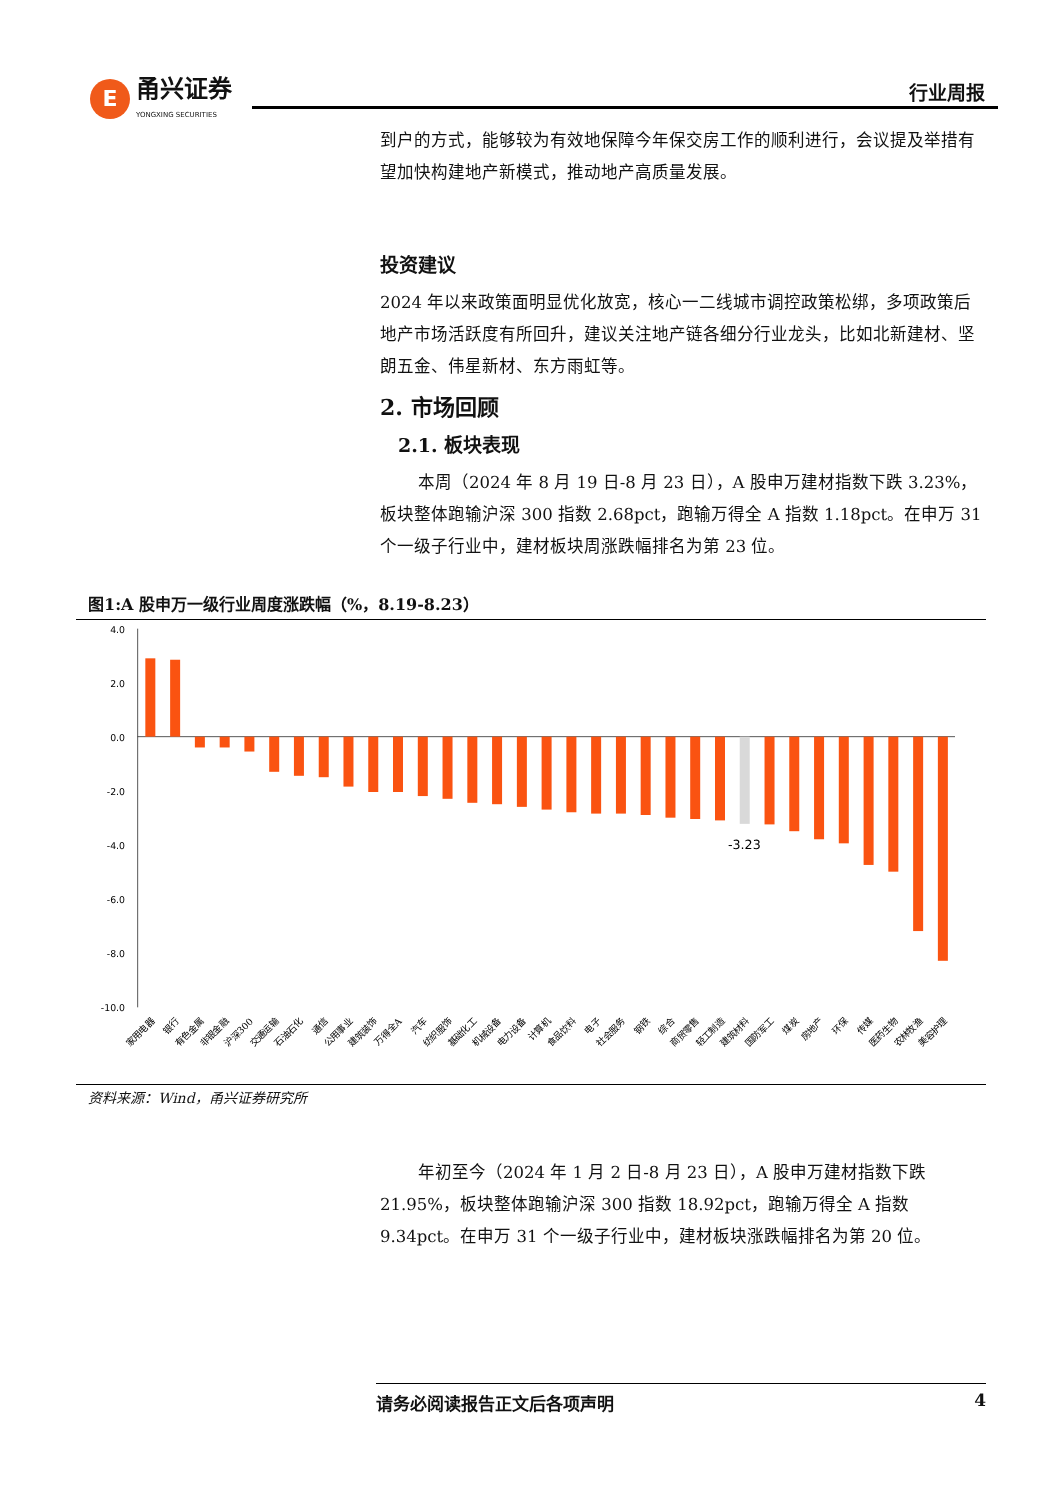E
甬兴证券
YONGXING SECURITIES
行业周报
到户的方式，能够较为有效地保障今年保交房工作的顺利进行，会议提及举措有望加快构建地产新模式，推动地产高质量发展。
投资建议
2024 年以来政策面明显优化放宽，核心一二线城市调控政策松绑，多项政策后地产市场活跃度有所回升，建议关注地产链各细分行业龙头，比如北新建材、坚朗五金、伟星新材、东方雨虹等。
2. 市场回顾
2.1. 板块表现
本周（2024 年 8 月 19 日-8 月 23 日），A 股申万建材指数下跌 3.23%，板块整体跑输沪深 300 指数 2.68pct，跑输万得全 A 指数 1.18pct。在申万 31 个一级子行业中，建材板块周涨跌幅排名为第 23 位。
图1:A 股申万一级行业周度涨跌幅（%，8.19-8.23）
4.0
2.0
0.0
-2.0
-4.0
-6.0
-8.0
-10.0
-3.23
家用电器
银行
有色金属
非银金融
沪深300
交通运输
石油石化
通信
公用事业
建筑装饰
万得全A
汽车
纺织服饰
基础化工
机械设备
电力设备
计算机
食品饮料
电子
社会服务
钢铁
综合
商贸零售
轻工制造
建筑材料
国防军工
煤炭
房地产
环保
传媒
医药生物
农林牧渔
美容护理
资料来源：Wind，甬兴证券研究所
年初至今（2024 年 1 月 2 日-8 月 23 日），A 股申万建材指数下跌 21.95%，板块整体跑输沪深 300 指数 18.92pct，跑输万得全 A 指数 9.34pct。在申万 31 个一级子行业中，建材板块涨跌幅排名为第 20 位。
请务必阅读报告正文后各项声明 4